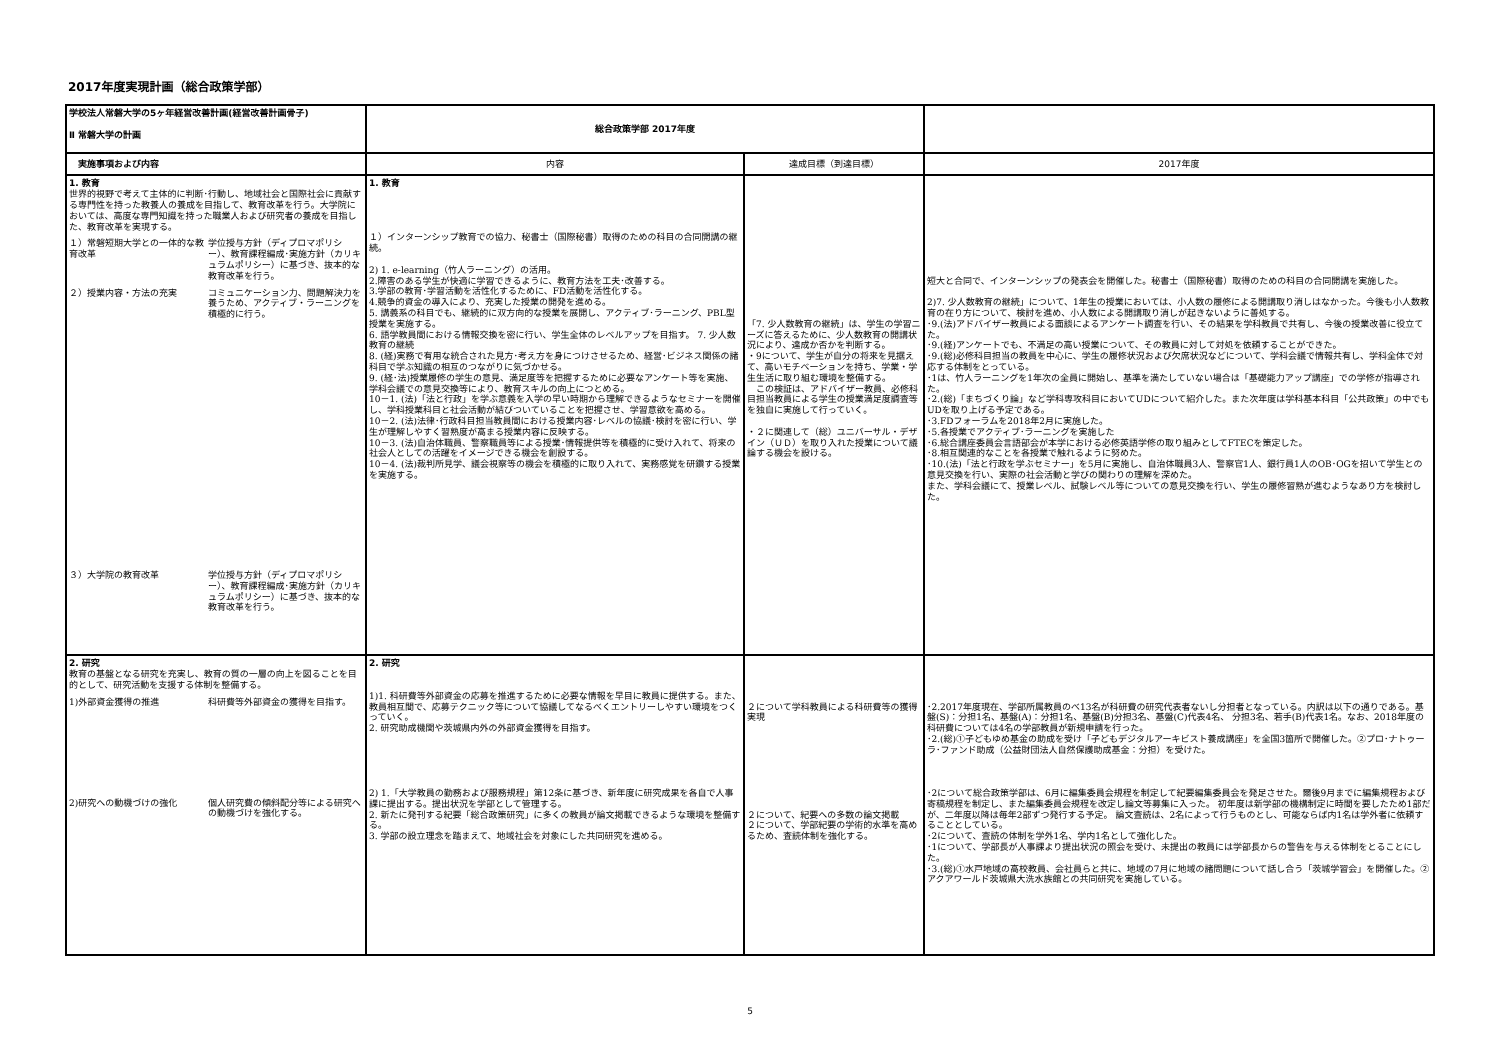2017年度実現計画（総合政策学部）
| 学校法人常磐大学の5ヶ年経営改善計画(経営改善計画骨子) Ⅱ 常磐大学の計画 | 総合政策学部 2017年度 | | |
| 実施事項および内容 | 内容 | 達成目標（到達目標） | 2017年度 |
| 1. 教育 世界的視野で考えて主体的に判断･行動し、地域社会と国際社会に貢献する専門性を持った教養人の養成を目指して、教育改革を行う。大学院においては、高度な専門知識を持った職業人および研究者の養成を目指した、教育改革を実現する。 １）常磐短期大学との一体的な教育改革 学位授与方針（ディプロマポリシー）、教育課程編成･実施方針（カリキュラムポリシー）に基づき、抜本的な教育改革を行う。 ２）授業内容・方法の充実 コミュニケーション力、問題解決力を養うため、アクティブ・ラーニングを積極的に行う。 ３）大学院の教育改革 学位授与方針（ディプロマポリシー）、教育課程編成･実施方針（カリキュラムポリシー）に基づき、抜本的な教育改革を行う。 | 1. 教育 １）インターンシップ教育での協力、秘書士（国際秘書）取得のための科目の合同開講の継続。 2) 1. e-learning（竹人ラーニング）の活用。 2.障害のある学生が快適に学習できるように、教育方法を工夫･改善する。 3.学部の教育･学習活動を活性化するために、FD活動を活性化する。 4.競争的資金の導入により、充実した授業の開発を進める。 5. 講義系の科目でも、継続的に双方向的な授業を展開し、アクティブ･ラーニング、PBL型授業を実施する。 6. 語学教員間における情報交換を密に行い、学生全体のレベルアップを目指す。 7. 少人数教育の継続 8. (経)実務で有用な統合された見方･考え方を身につけさせるため、経営･ビジネス関係の諸科目で学ぶ知識の相互のつながりに気づかせる。 9. (経･法)授業履修の学生の意見、満足度等を把握するために必要なアンケート等を実施、学科会議での意見交換等により、教育スキルの向上につとめる。 10－1. (法)「法と行政」を学ぶ意義を入学の早い時期から理解できるようなセミナーを開催し、学科授業科目と社会活動が結びついていることを把握させ、学習意欲を高める。 10－2. (法)法律･行政科目担当教員間における授業内容･レベルの協議･検討を密に行い、学生が理解しやすく習熟度が高まる授業内容に反映する。 10－3. (法)自治体職員、警察職員等による授業･情報提供等を積極的に受け入れて、将来の社会人としての活躍をイメージできる機会を創設する。 10－4. (法)裁判所見学、議会視察等の機会を積極的に取り入れて、実務感覚を研鑽する授業を実施する。 | 「7. 少人数教育の継続」は、学生の学習ニーズに答えるために、少人数教育の開講状況により、達成か否かを判断する。 ・9について、学生が自分の将来を見据えて、高いモチベーションを持ち、学業・学生生活に取り組む環境を整備する。 この検証は、アドバイザー教員、必修科目担当教員による学生の授業満足度調査等を独自に実施して行っていく。 ・２に関連して（総）ユニバーサル・デザイン（ＵＤ）を取り入れた授業について議論する機会を設ける。 | 短大と合同で、インターンシップの発表会を開催した。秘書士（国際秘書）取得のための科目の合同開講を実施した。 2)7. 少人数教育の継続」について、1年生の授業においては、小人数の履修による開講取り消しはなかった。今後も小人数教育の在り方について、検討を進め、小人数による開講取り消しが起きないように善処する。 ･9.(法)アドバイザー教員による面談によるアンケート調査を行い、その結果を学科教員で共有し、今後の授業改善に役立てた。 ･9.(経)アンケートでも、不満足の高い授業について、その教員に対して対処を依頼することができた。 ･9.(総)必修科目担当の教員を中心に、学生の履修状況および欠席状況などについて、学科会議で情報共有し、学科全体で対応する体制をとっている。 ･1は、竹人ラーニングを1年次の全員に開始し、基準を満たしていない場合は「基礎能力アップ講座」での学修が指導された。 ･2.(総)「まちづくり論」など学科専攻科目においてUDについて紹介した。また次年度は学科基本科目「公共政策」の中でもUDを取り上げる予定である。 ･3.FDフォーラムを2018年2月に実施した。 ･5.各授業でアクティブ･ラーニングを実施した ･6.総合講座委員会言語部会が本学における必修英語学修の取り組みとしてFTECを策定した。 ･8.相互関連的なことを各授業で触れるように努めた。 ･10.(法)「法と行政を学ぶセミナー」を5月に実施し、自治体職員3人、警察官1人、銀行員1人のOB･OGを招いて学生との意見交換を行い、実際の社会活動と学びの関わりの理解を深めた。 また、学科会議にて、授業レベル、試験レベル等についての意見交換を行い、学生の履修習熟が進むようなあり方を検討した。 |
| 2. 研究 教育の基盤となる研究を充実し、教育の質の一層の向上を図ることを目的として、研究活動を支援する体制を整備する。 1)外部資金獲得の推進 科研費等外部資金の獲得を目指す。 2)研究への動機づけの強化 個人研究費の傾斜配分等による研究への動機づけを強化する。 | 2. 研究 1)1. 科研費等外部資金の応募を推進するために必要な情報を早目に教員に提供する。また、教員相互間で、応募テクニック等について協議してなるべくエントリーしやすい環境をつくっていく。 2. 研究助成機関や茨城県内外の外部資金獲得を目指す。 2) 1.「大学教員の勤務および服務規程」第12条に基づき、新年度に研究成果を各自で人事課に提出する。提出状況を学部として管理する。 2. 新たに発刊する紀要「総合政策研究」に多くの教員が論文掲載できるような環境を整備する。 3. 学部の設立理念を踏まえて、地域社会を対象にした共同研究を進める。 | ２について学科教員による科研費等の獲得実現 ２について、紀要への多数の論文掲載 ２について、学部紀要の学術的水準を高めるため、査読体制を強化する。 | ･2.2017年度現在、学部所属教員のべ13名が科研費の研究代表者ないし分担者となっている。内訳は以下の通りである。基盤(S)：分担1名、基盤(A)：分担1名、基盤(B)分担3名、基盤(C)代表4名、 分担3名、若手(B)代表1名。なお、2018年度の科研費については4名の学部教員が新規申請を行った。 ･2.(総)①子どもゆめ基金の助成を受け「子どもデジタルアーキビスト養成講座」を全国3箇所で開催した。②プロ･ナトゥーラ･ファンド助成（公益財団法人自然保護助成基金：分担）を受けた。 ･2について総合政策学部は、6月に編集委員会規程を制定して紀要編集委員会を発足させた。爾後9月までに編集規程および寄稿規程を制定し、また編集委員会規程を改定し論文等募集に入った。 初年度は新学部の機構制定に時間を要したため1部だが、二年度以降は毎年2部ずつ発行する予定。 論文査読は、2名によって行うものとし、可能ならば内1名は学外者に依頼することとしている。 ･2について、査読の体制を学外1名、学内1名として強化した。 ･1について、学部長が人事課より提出状況の照会を受け、未提出の教員には学部長からの警告を与える体制をとることにした。 ･3.(総)①水戸地域の高校教員、会社員らと共に、地域の7月に地域の諸問題について話し合う「茨城学習会」を開催した。②アクアワールド茨城県大洗水族館との共同研究を実施している。 |
5